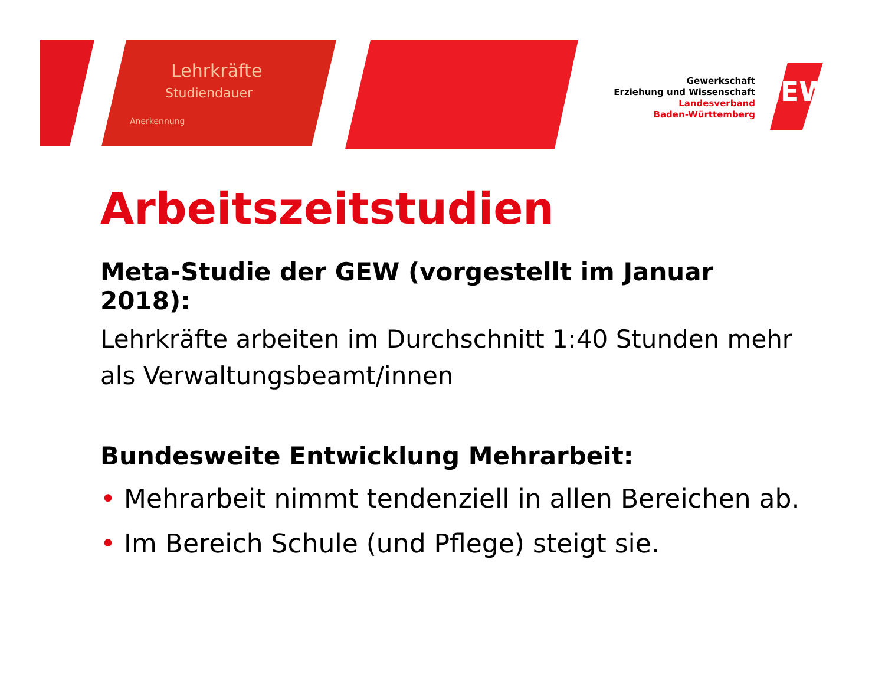Lehrkräfte
Studiendauer
Anerkennung
Gewerkschaft
Erziehung und Wissenschaft
Landesverband
Baden-Württemberg
GEW
Arbeitszeitstudien
Meta-Studie der GEW (vorgestellt im Januar 2018):
Lehrkräfte arbeiten im Durchschnitt 1:40 Stunden mehr als Verwaltungsbeamt/innen
Bundesweite Entwicklung Mehrarbeit:
• Mehrarbeit nimmt tendenziell in allen Bereichen ab.
• Im Bereich Schule (und Pflege) steigt sie.